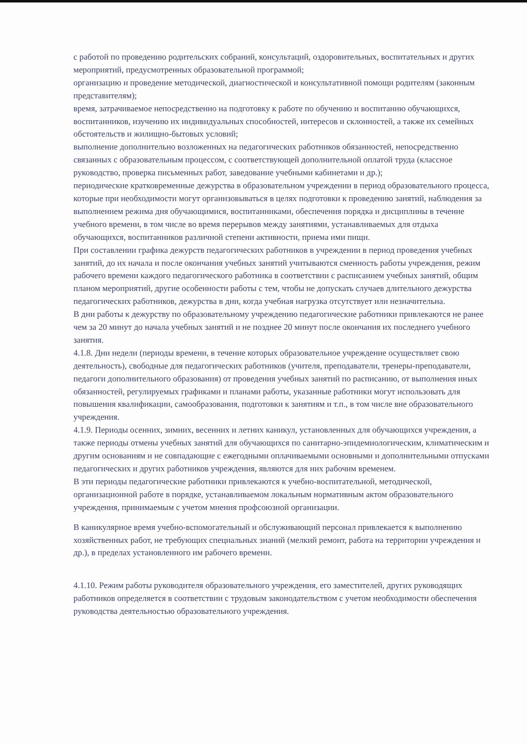с работой по проведению родительских собраний, консультаций, оздоровительных, воспитательных и других мероприятий, предусмотренных образовательной программой;
организацию и проведение методической, диагностической и консультативной помощи родителям (законным представителям);
время, затрачиваемое непосредственно на подготовку к работе по обучению и воспитанию обучающихся, воспитанников, изучению их индивидуальных способностей, интересов и склонностей, а также их семейных обстоятельств и жилищно-бытовых условий;
выполнение дополнительно возложенных на педагогических работников обязанностей, непосредственно связанных с образовательным процессом, с соответствующей дополнительной оплатой труда (классное руководство, проверка письменных работ, заведование учебными кабинетами и др.);
периодические кратковременные дежурства в образовательном учреждении в период образовательного процесса, которые при необходимости могут организовываться в целях подготовки к проведению занятий, наблюдения за выполнением режима дня обучающимися, воспитанниками, обеспечения порядка и дисциплины в течение учебного времени, в том числе во время перерывов между занятиями, устанавливаемых для отдыха обучающихся, воспитанников различной степени активности, приема ими пищи.
При составлении графика дежурств педагогических работников в учреждении в период проведения учебных занятий, до их начала и после окончания учебных занятий учитываются сменность работы учреждения, режим рабочего времени каждого педагогического работника в соответствии с расписанием учебных занятий, общим планом мероприятий, другие особенности работы с тем, чтобы не допускать случаев длительного дежурства педагогических работников, дежурства в дни, когда учебная нагрузка отсутствует или незначительна.
В дни работы к дежурству по образовательному учреждению педагогические работники привлекаются не ранее чем за 20 минут до начала учебных занятий и не позднее 20 минут после окончания их последнего учебного занятия.
4.1.8. Дни недели (периоды времени, в течение которых образовательное учреждение осуществляет свою деятельность), свободные для педагогических работников (учителя, преподаватели, тренеры-преподаватели, педагоги дополнительного образования) от проведения учебных занятий по расписанию, от выполнения иных обязанностей, регулируемых графиками и планами работы, указанные работники могут использовать для повышения квалификации, самообразования, подготовки к занятиям и т.п., в том числе вне образовательного учреждения.
4.1.9. Периоды осенних, зимних, весенних и летних каникул, установленных для обучающихся учреждения, а также периоды отмены учебных занятий для обучающихся по санитарно-эпидемиологическим, климатическим и другим основаниям и не совпадающие с ежегодными оплачиваемыми основными и дополнительными отпусками педагогических и других работников учреждения, являются для них рабочим временем.
В эти периоды педагогические работники привлекаются к учебно-воспитательной, методической, организационной работе в порядке, устанавливаемом локальным нормативным актом образовательного учреждения, принимаемым с учетом мнения профсоюзной организации.
В каникулярное время учебно-вспомогательный и обслуживающий персонал привлекается к выполнению хозяйственных работ, не требующих специальных знаний (мелкий ремонт, работа на территории учреждения и др.), в пределах установленного им рабочего времени.
4.1.10. Режим работы руководителя образовательного учреждения, его заместителей, других руководящих работников определяется в соответствии с трудовым законодательством с учетом необходимости обеспечения руководства деятельностью образовательного учреждения.